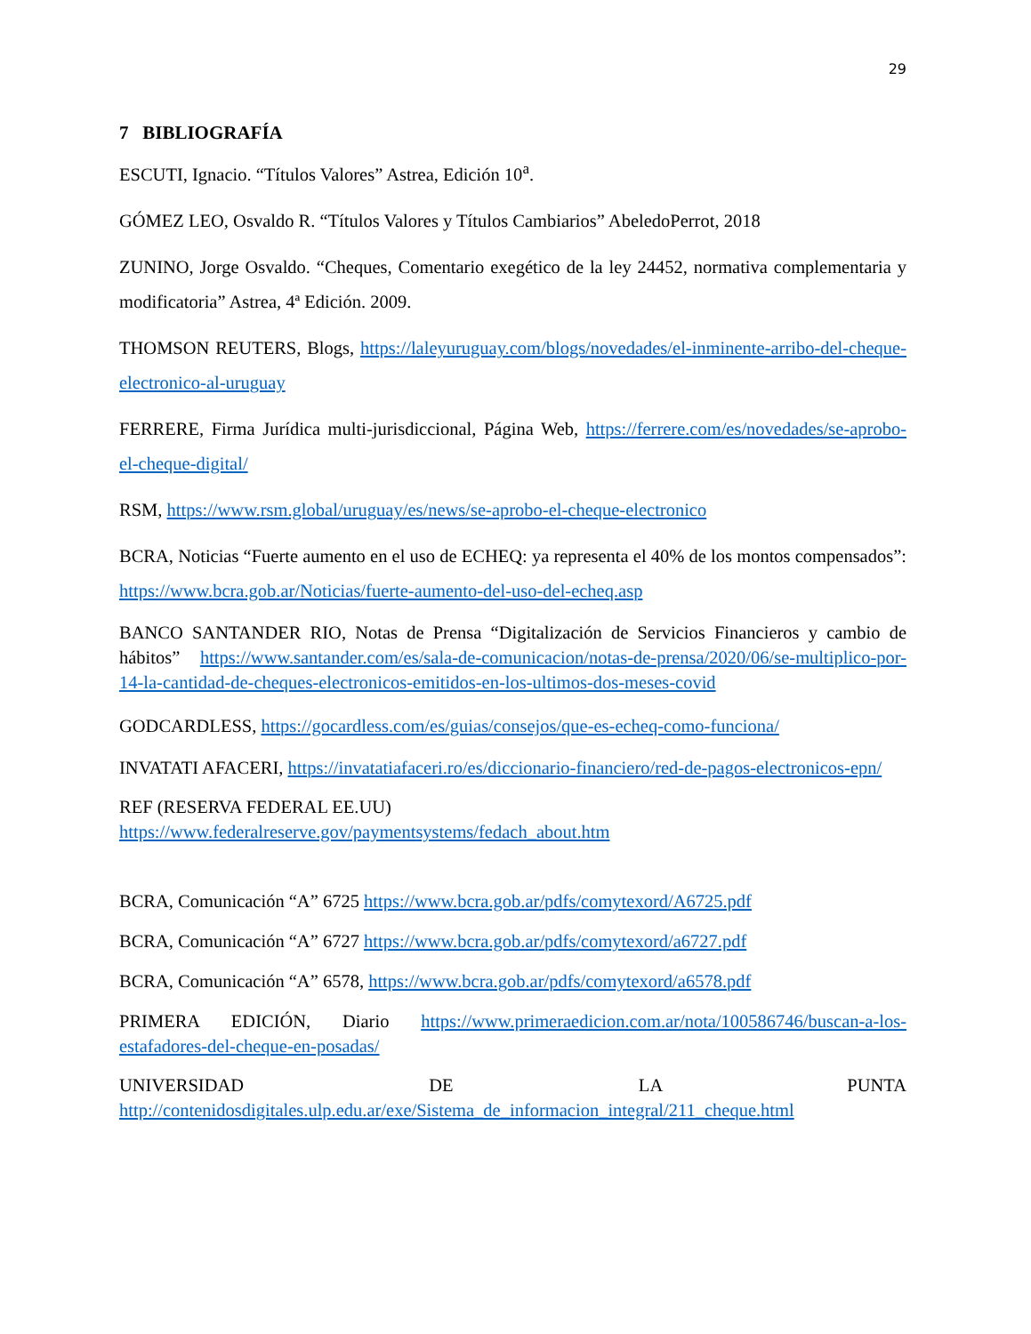29
7 BIBLIOGRAFÍA
ESCUTI, Ignacio. “Títulos Valores” Astrea, Edición 10<sup>a</sup>.
GÓMEZ LEO, Osvaldo R. “Títulos Valores y Títulos Cambiarios” AbeledoPerrot, 2018
ZUNINO, Jorge Osvaldo. “Cheques, Comentario exegético de la ley 24452, normativa complementaria y modificatoria” Astrea, 4ª Edición. 2009.
THOMSON REUTERS, Blogs, https://laleyuruguay.com/blogs/novedades/el-inminente-arribo-del-cheque-electronico-al-uruguay
FERRERE, Firma Jurídica multi-jurisdiccional, Página Web, https://ferrere.com/es/novedades/se-aprobo-el-cheque-digital/
RSM, https://www.rsm.global/uruguay/es/news/se-aprobo-el-cheque-electronico
BCRA, Noticias “Fuerte aumento en el uso de ECHEQ: ya representa el 40% de los montos compensados”: https://www.bcra.gob.ar/Noticias/fuerte-aumento-del-uso-del-echeq.asp
BANCO SANTANDER RIO, Notas de Prensa “Digitalización de Servicios Financieros y cambio de hábitos” https://www.santander.com/es/sala-de-comunicacion/notas-de-prensa/2020/06/se-multiplico-por-14-la-cantidad-de-cheques-electronicos-emitidos-en-los-ultimos-dos-meses-covid
GODCARDLESS, https://gocardless.com/es/guias/consejos/que-es-echeq-como-funciona/
INVATATI AFACERI, https://invatatiafaceri.ro/es/diccionario-financiero/red-de-pagos-electronicos-epn/
REF (RESERVA FEDERAL EE.UU)
https://www.federalreserve.gov/paymentsystems/fedach_about.htm
BCRA, Comunicación “A” 6725 https://www.bcra.gob.ar/pdfs/comytexord/A6725.pdf
BCRA, Comunicación “A” 6727 https://www.bcra.gob.ar/pdfs/comytexord/a6727.pdf
BCRA, Comunicación “A” 6578, https://www.bcra.gob.ar/pdfs/comytexord/a6578.pdf
PRIMERA EDICIÓN, Diario https://www.primeraedicion.com.ar/nota/100586746/buscan-a-los-estafadores-del-cheque-en-posadas/
UNIVERSIDAD DE LA PUNTA
http://contenidosdigitales.ulp.edu.ar/exe/Sistema_de_informacion_integral/211_cheque.html